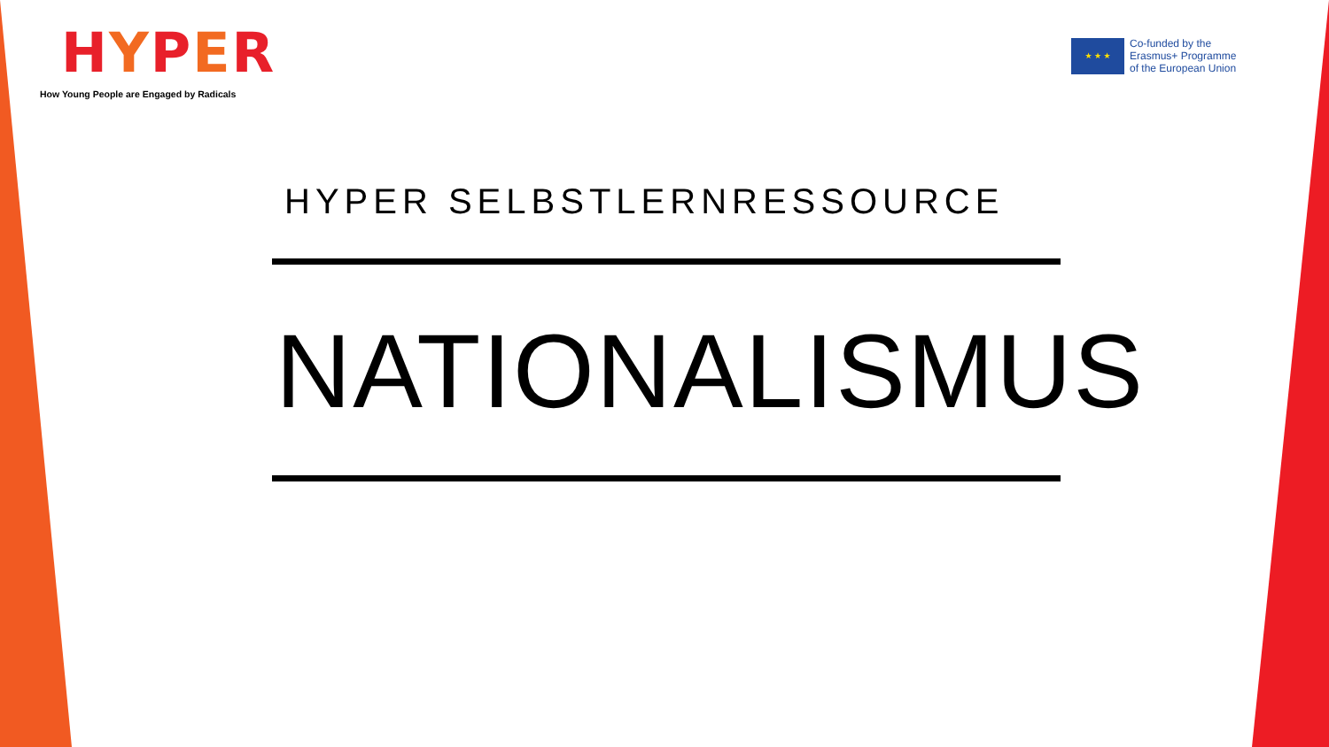HYPER
How Young People are Engaged by Radicals
★ ★ ★
Co-funded by the
Erasmus+ Programme
of the European Union
HYPER SELBSTLERNRESSOURCE
NATIONALISMUS